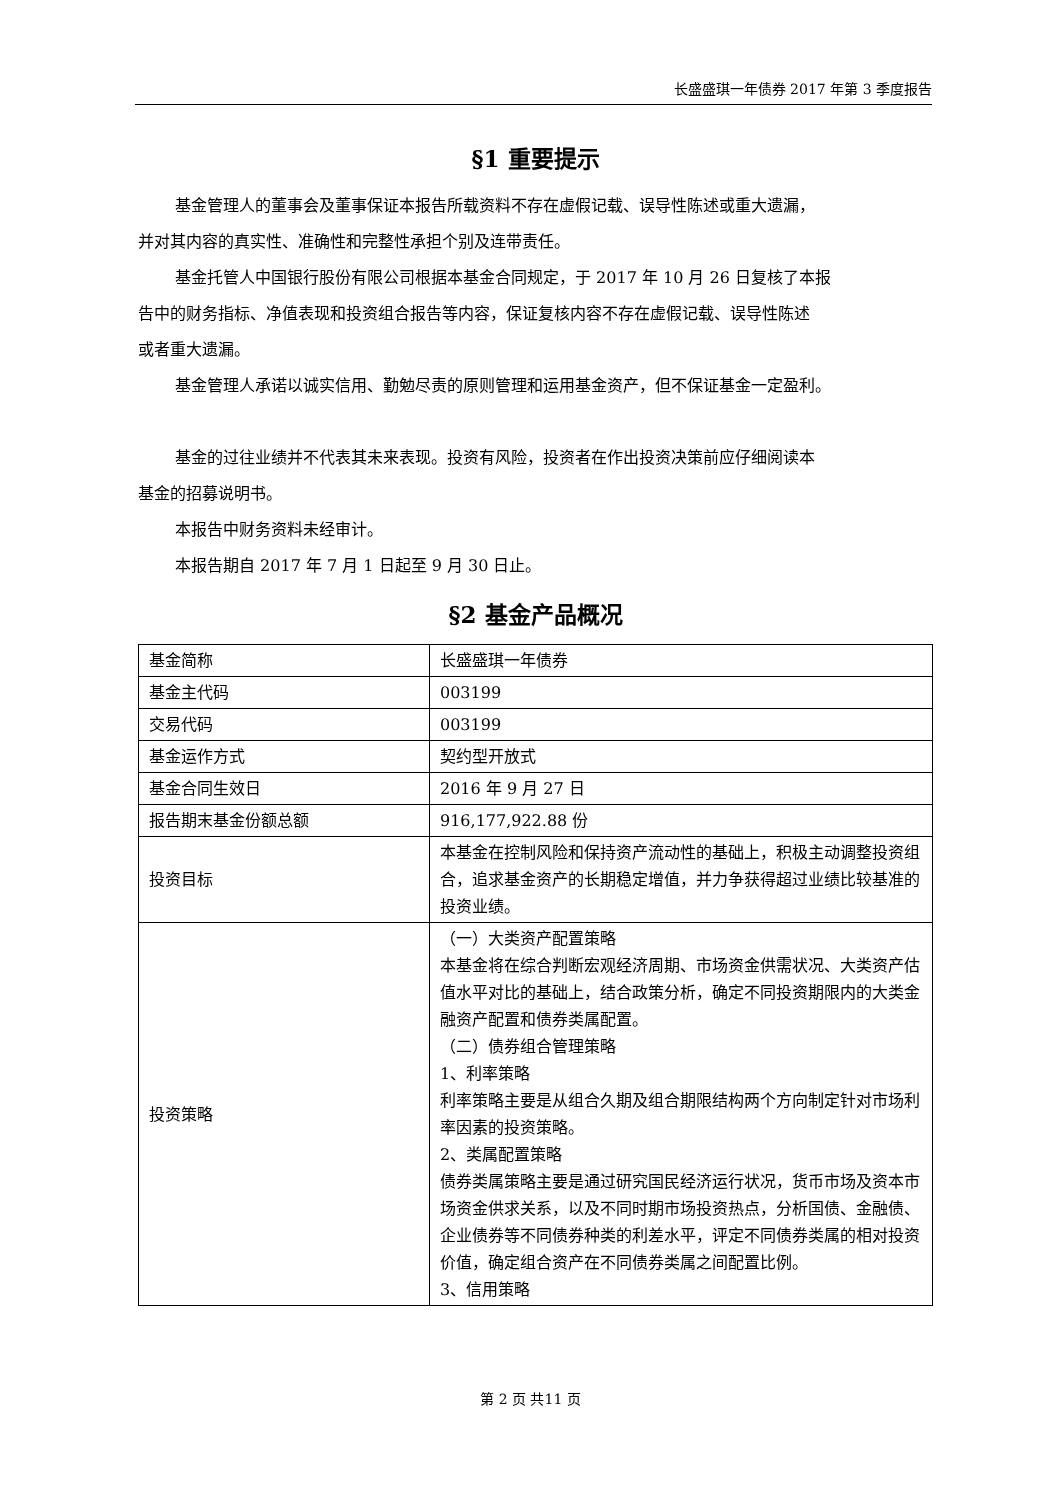长盛盛琪一年债券 2017 年第 3 季度报告
§1 重要提示
基金管理人的董事会及董事保证本报告所载资料不存在虚假记载、误导性陈述或重大遗漏，
并对其内容的真实性、准确性和完整性承担个别及连带责任。
基金托管人中国银行股份有限公司根据本基金合同规定，于 2017 年 10 月 26 日复核了本报
告中的财务指标、净值表现和投资组合报告等内容，保证复核内容不存在虚假记载、误导性陈述
或者重大遗漏。
基金管理人承诺以诚实信用、勤勉尽责的原则管理和运用基金资产，但不保证基金一定盈利。
基金的过往业绩并不代表其未来表现。投资有风险，投资者在作出投资决策前应仔细阅读本
基金的招募说明书。
本报告中财务资料未经审计。
本报告期自 2017 年 7 月 1 日起至 9 月 30 日止。
§2 基金产品概况
| 基金简称 | 长盛盛琪一年债券 |
| 基金主代码 | 003199 |
| 交易代码 | 003199 |
| 基金运作方式 | 契约型开放式 |
| 基金合同生效日 | 2016 年 9 月 27 日 |
| 报告期末基金份额总额 | 916,177,922.88 份 |
| 投资目标 | 本基金在控制风险和保持资产流动性的基础上，积极主动调整投资组合，追求基金资产的长期稳定增值，并力争获得超过业绩比较基准的投资业绩。 |
| 投资策略 | （一）大类资产配置策略 本基金将在综合判断宏观经济周期、市场资金供需状况、大类资产估值水平对比的基础上，结合政策分析，确定不同投资期限内的大类金融资产配置和债券类属配置。 （二）债券组合管理策略 1、利率策略 利率策略主要是从组合久期及组合期限结构两个方向制定针对市场利率因素的投资策略。 2、类属配置策略 债券类属策略主要是通过研究国民经济运行状况，货币市场及资本市场资金供求关系，以及不同时期市场投资热点，分析国债、金融债、企业债券等不同债券种类的利差水平，评定不同债券类属的相对投资价值，确定组合资产在不同债券类属之间配置比例。 3、信用策略 |
第 2 页 共11 页